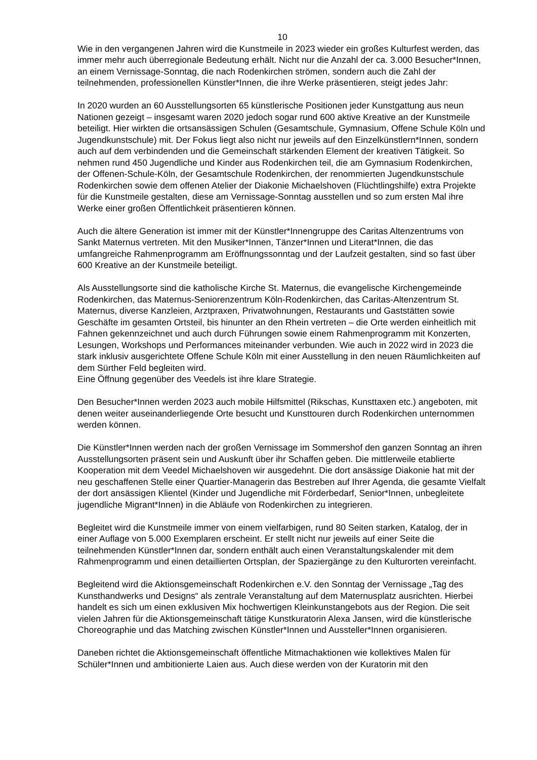10
Wie in den vergangenen Jahren wird die Kunstmeile in 2023 wieder ein großes Kulturfest werden, das immer mehr auch überregionale Bedeutung erhält. Nicht nur die Anzahl der ca. 3.000 Besucher*Innen, an einem Vernissage-Sonntag, die nach Rodenkirchen strömen, sondern auch die Zahl der teilnehmenden, professionellen Künstler*Innen, die ihre Werke präsentieren, steigt jedes Jahr:
In 2020 wurden an 60 Ausstellungsorten 65 künstlerische Positionen jeder Kunstgattung aus neun Nationen gezeigt – insgesamt waren 2020 jedoch sogar rund 600 aktive Kreative an der Kunstmeile beteiligt. Hier wirkten die ortsansässigen Schulen (Gesamtschule, Gymnasium, Offene Schule Köln und Jugendkunstschule) mit. Der Fokus liegt also nicht nur jeweils auf den Einzelkünstlern*Innen, sondern auch auf dem verbindenden und die Gemeinschaft stärkenden Element der kreativen Tätigkeit. So nehmen rund 450 Jugendliche und Kinder aus Rodenkirchen teil, die am Gymnasium Rodenkirchen, der Offenen-Schule-Köln, der Gesamtschule Rodenkirchen, der renommierten Jugendkunstschule Rodenkirchen sowie dem offenen Atelier der Diakonie Michaelshoven (Flüchtlingshilfe) extra Projekte für die Kunstmeile gestalten, diese am Vernissage-Sonntag ausstellen und so zum ersten Mal ihre Werke einer großen Öffentlichkeit präsentieren können.
Auch die ältere Generation ist immer mit der Künstler*Innengruppe des Caritas Altenzentrums von Sankt Maternus vertreten. Mit den Musiker*Innen, Tänzer*Innen und Literat*Innen, die das umfangreiche Rahmenprogramm am Eröffnungssonntag und der Laufzeit gestalten, sind so fast über 600 Kreative an der Kunstmeile beteiligt.
Als Ausstellungsorte sind die katholische Kirche St. Maternus, die evangelische Kirchengemeinde Rodenkirchen, das Maternus-Seniorenzentrum Köln-Rodenkirchen, das Caritas-Altenzentrum St. Maternus, diverse Kanzleien, Arztpraxen, Privatwohnungen, Restaurants und Gaststätten sowie Geschäfte im gesamten Ortsteil, bis hinunter an den Rhein vertreten – die Orte werden einheitlich mit Fahnen gekennzeichnet und auch durch Führungen sowie einem Rahmenprogramm mit Konzerten, Lesungen, Workshops und Performances miteinander verbunden. Wie auch in 2022 wird in 2023 die stark inklusiv ausgerichtete Offene Schule Köln mit einer Ausstellung in den neuen Räumlichkeiten auf dem Sürther Feld begleiten wird.
Eine Öffnung gegenüber des Veedels ist ihre klare Strategie.
Den Besucher*Innen werden 2023 auch mobile Hilfsmittel (Rikschas, Kunsttaxen etc.) angeboten, mit denen weiter auseinanderliegende Orte besucht und Kunsttouren durch Rodenkirchen unternommen werden können.
Die Künstler*Innen werden nach der großen Vernissage im Sommershof den ganzen Sonntag an ihren Ausstellungsorten präsent sein und Auskunft über ihr Schaffen geben. Die mittlerweile etablierte Kooperation mit dem Veedel Michaelshoven wir ausgedehnt. Die dort ansässige Diakonie hat mit der neu geschaffenen Stelle einer Quartier-Managerin das Bestreben auf Ihrer Agenda, die gesamte Vielfalt der dort ansässigen Klientel (Kinder und Jugendliche mit Förderbedarf, Senior*Innen, unbegleitete jugendliche Migrant*Innen) in die Abläufe von Rodenkirchen zu integrieren.
Begleitet wird die Kunstmeile immer von einem vielfarbigen, rund 80 Seiten starken, Katalog, der in einer Auflage von 5.000 Exemplaren erscheint. Er stellt nicht nur jeweils auf einer Seite die teilnehmenden Künstler*Innen dar, sondern enthält auch einen Veranstaltungskalender mit dem Rahmenprogramm und einen detaillierten Ortsplan, der Spaziergänge zu den Kulturorten vereinfacht.
Begleitend wird die Aktionsgemeinschaft Rodenkirchen e.V. den Sonntag der Vernissage „Tag des Kunsthandwerks und Designs“ als zentrale Veranstaltung auf dem Maternusplatz ausrichten. Hierbei handelt es sich um einen exklusiven Mix hochwertigen Kleinkunstangebots aus der Region. Die seit vielen Jahren für die Aktionsgemeinschaft tätige Kunstkuratorin Alexa Jansen, wird die künstlerische Choreographie und das Matching zwischen Künstler*Innen und Aussteller*Innen organisieren.
Daneben richtet die Aktionsgemeinschaft öffentliche Mitmachaktionen wie kollektives Malen für Schüler*Innen und ambitionierte Laien aus. Auch diese werden von der Kuratorin mit den